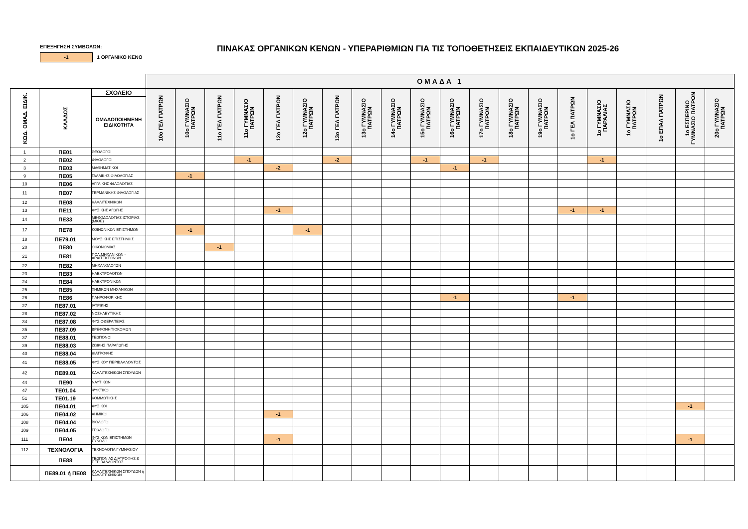ΕΠΕΞΗΓΗΣΗ ΣΥΜΒΟΛΩΝ:
-1 1 ΟΡΓΑΝΙΚΟ ΚΕΝΟ
ΠΙΝΑΚΑΣ ΟΡΓΑΝΙΚΩΝ ΚΕΝΩΝ - ΥΠΕΡΑΡΙΘΜΙΩΝ ΓΙΑ ΤΙΣ ΤΟΠΟΘΕΤΗΣΕΙΣ ΕΚΠΑΙΔΕΥΤΙΚΩΝ 2025-26
| | | | ΟΜΑΔΑ 1 | | | | | | | | | | | | | | | | | | | |
| --- | --- | --- | --- | --- | --- | --- | --- | --- | --- | --- | --- | --- | --- | --- | --- | --- | --- | --- | --- | --- | --- | --- |
| ΚΩΔ. ΟΜΑΔ. ΕΙΔΙΚ. | ΚΛΑΔΟΣ | ΣΧΟΛΕΙΟ | 10ο ΓΕΛ ΠΑΤΡΩΝ | 10ο ΓΥΜΝΑΣΙΟ ΠΑΤΡΩΝ | 11ο ΓΕΛ ΠΑΤΡΩΝ | 11ο ΓΥΜΝΑΣΙΟ ΠΑΤΡΩΝ | 12ο ΓΕΛ ΠΑΤΡΩΝ | 12ο ΓΥΜΝΑΣΙΟ ΠΑΤΡΩΝ | 13ο ΓΕΛ ΠΑΤΡΩΝ | 13ο ΓΥΜΝΑΣΙΟ ΠΑΤΡΩΝ | 14ο ΓΥΜΝΑΣΙΟ ΠΑΤΡΩΝ | 15ο ΓΥΜΝΑΣΙΟ ΠΑΤΡΩΝ | 16ο ΓΥΜΝΑΣΙΟ ΠΑΤΡΩΝ | 17ο ΓΥΜΝΑΣΙΟ ΠΑΤΡΩΝ | 18ο ΓΥΜΝΑΣΙΟ ΠΑΤΡΩΝ | 19ο ΓΥΜΝΑΣΙΟ ΠΑΤΡΩΝ | 1ο ΓΕΛ ΠΑΤΡΩΝ | 1ο ΓΥΜΝΑΣΙΟ ΠΑΡΑΛΙΑΣ | 1ο ΓΥΜΝΑΣΙΟ ΠΑΤΡΩΝ | 1ο ΕΠΑΛ ΠΑΤΡΩΝ | 1ο ΕΣΠΕΡΙΝΟ ΓΥΜΝΑΣΙΟ ΠΑΤΡΩΝ | 20ο ΓΥΜΝΑΣΙΟ ΠΑΤΡΩΝ |
| | | ΟΜΑΔΟΠΟΙΗΜΕΝΗ ΕΙΔΙΚΟΤΗΤΑ | | | | | | | | | | | | | | | | | | | | |
| 1 | ΠΕ01 | ΘΕΟΛΟΓΟΙ | | | | | | | | | | | | | | | | | | | | |
| 2 | ΠΕ02 | ΦΙΛΟΛΟΓΟΙ | | | | -1 | | | -2 | | | -1 | | -1 | | | | -1 | | | | |
| 3 | ΠΕ03 | ΜΑΘΗΜΑΤΙΚΟΙ | | | | | -2 | | | | | | -1 | | | | | | | | | |
| 9 | ΠΕ05 | ΓΑΛΛΙΚΗΣ ΦΙΛΟΛΟΓΙΑΣ | | -1 | | | | | | | | | | | | | | | | | | |
| 10 | ΠΕ06 | ΑΓΓΛΙΚΗΣ ΦΙΛΟΛΟΓΙΑΣ | | | | | | | | | | | | | | | | | | | | |
| 11 | ΠΕ07 | ΓΕΡΜΑΝΙΚΗΣ ΦΙΛΟΛΟΓΙΑΣ | | | | | | | | | | | | | | | | | | | | |
| 12 | ΠΕ08 | ΚΑΛΛΙΤΕΧΝΙΚΩΝ | | | | | | | | | | | | | | | | | | | | |
| 13 | ΠΕ11 | ΦΥΣΙΚΗΣ ΑΓΩΓΗΣ | | | | | -1 | | | | | | | | | | -1 | -1 | | | | |
| 14 | ΠΕ33 | ΜΕΘΟΔΟΛΟΓΙΑΣ ΙΣΤΟΡΙΑΣ (ΜΙΘΕ) | | | | | | | | | | | | | | | | | | | | |
| 17 | ΠΕ78 | ΚΟΙΝΩΝΙΚΩΝ ΕΠΙΣΤΗΜΩΝ | | -1 | | | | -1 | | | | | | | | | | | | | | |
| 18 | ΠΕ79.01 | ΜΟΥΣΙΚΗΣ ΕΠΙΣΤΗΜΗΣ | | | | | | | | | | | | | | | | | | | | |
| 20 | ΠΕ80 | ΟΙΚΟΝΟΜΙΑΣ | | | -1 | | | | | | | | | | | | | | | | | |
| 21 | ΠΕ81 | ΠΟΛ.ΜΗΧΑΝΙΚΩΝ - ΑΡΧΙΤΕΚΤΟΝΩΝ | | | | | | | | | | | | | | | | | | | | |
| 22 | ΠΕ82 | ΜΗΧΑΝΟΛΟΓΩΝ | | | | | | | | | | | | | | | | | | | | |
| 23 | ΠΕ83 | ΗΛΕΚΤΡΟΛΟΓΩΝ | | | | | | | | | | | | | | | | | | | | |
| 24 | ΠΕ84 | ΗΛΕΚΤΡΟΝΙΚΩΝ | | | | | | | | | | | | | | | | | | | | |
| 25 | ΠΕ85 | ΧΗΜΙΚΩΝ ΜΗΧΑΝΙΚΩΝ | | | | | | | | | | | | | | | | | | | | |
| 26 | ΠΕ86 | ΠΛΗΡΟΦΟΡΙΚΗΣ | | | | | | | | | | | -1 | | | | -1 | | | | | |
| 27 | ΠΕ87.01 | ΙΑΤΡΙΚΗΣ | | | | | | | | | | | | | | | | | | | | |
| 28 | ΠΕ87.02 | ΝΟΣΗΛΕΥΤΙΚΗΣ | | | | | | | | | | | | | | | | | | | | |
| 34 | ΠΕ87.08 | ΦΥΣΙΟΘΕΡΑΠΕΙΑΣ | | | | | | | | | | | | | | | | | | | | |
| 35 | ΠΕ87.09 | ΒΡΕΦΟΝΗΠΙΟΚΟΜΩΝ | | | | | | | | | | | | | | | | | | | | |
| 37 | ΠΕ88.01 | ΓΕΩΠΟΝΟΙ | | | | | | | | | | | | | | | | | | | | |
| 39 | ΠΕ88.03 | ΖΩΙΚΗΣ ΠΑΡΑΓΩΓΗΣ | | | | | | | | | | | | | | | | | | | | |
| 40 | ΠΕ88.04 | ΔΙΑΤΡΟΦΗΣ | | | | | | | | | | | | | | | | | | | | |
| 41 | ΠΕ88.05 | ΦΥΣΙΚΟΥ ΠΕΡΙΒΑΛΛΟΝΤΟΣ | | | | | | | | | | | | | | | | | | | | |
| 42 | ΠΕ89.01 | ΚΑΛΛΙΤΕΧΝΙΚΩΝ ΣΠΟΥΔΩΝ | | | | | | | | | | | | | | | | | | | | |
| 44 | ΠΕ90 | ΝΑΥΤΙΚΩΝ | | | | | | | | | | | | | | | | | | | | |
| 47 | ΤΕ01.04 | ΨΥΚΤΙΚΟΙ | | | | | | | | | | | | | | | | | | | | |
| 51 | ΤΕ01.19 | ΚΟΜΜΩΤΙΚΗΣ | | | | | | | | | | | | | | | | | | | | |
| 105 | ΠΕ04.01 | ΦΥΣΙΚΟΙ | | | | | | | | | | | | | | | | | | | -1 | |
| 106 | ΠΕ04.02 | ΧΗΜΙΚΟΙ | | | | | -1 | | | | | | | | | | | | | | | |
| 108 | ΠΕ04.04 | ΒΙΟΛΟΓΟΙ | | | | | | | | | | | | | | | | | | | | |
| 109 | ΠΕ04.05 | ΓΕΩΛΟΓΟΙ | | | | | | | | | | | | | | | | | | | | |
| 111 | ΠΕ04 | ΦΥΣΙΚΩΝ ΕΠΙΣΤΗΜΩΝ ΣΥΝΟΛΟ | | | | | -1 | | | | | | | | | | | | | | -1 | |
| 112 | ΤΕΧΝΟΛΟΓΙΑ | ΤΕΧΝΟΛΟΓΙΑ ΓΥΜΝΑΣΙΟΥ | | | | | | | | | | | | | | | | | | | | |
| | ΠΕ88 | ΓΕΩΠΟΝΙΑΣ ΔΙΑΤΡΟΦΗΣ & ΠΕΡΙΒΑΛΛΟΝΤΟΣ | | | | | | | | | | | | | | | | | | | | |
| | ΠΕ89.01 ή ΠΕ08 | ΚΑΛΛΙΤΕΧΝΙΚΩΝ ΣΠΟΥΔΩΝ ή ΚΑΛΛΙΤΕΧΝΙΚΩΝ | | | | | | | | | | | | | | | | | | | | |